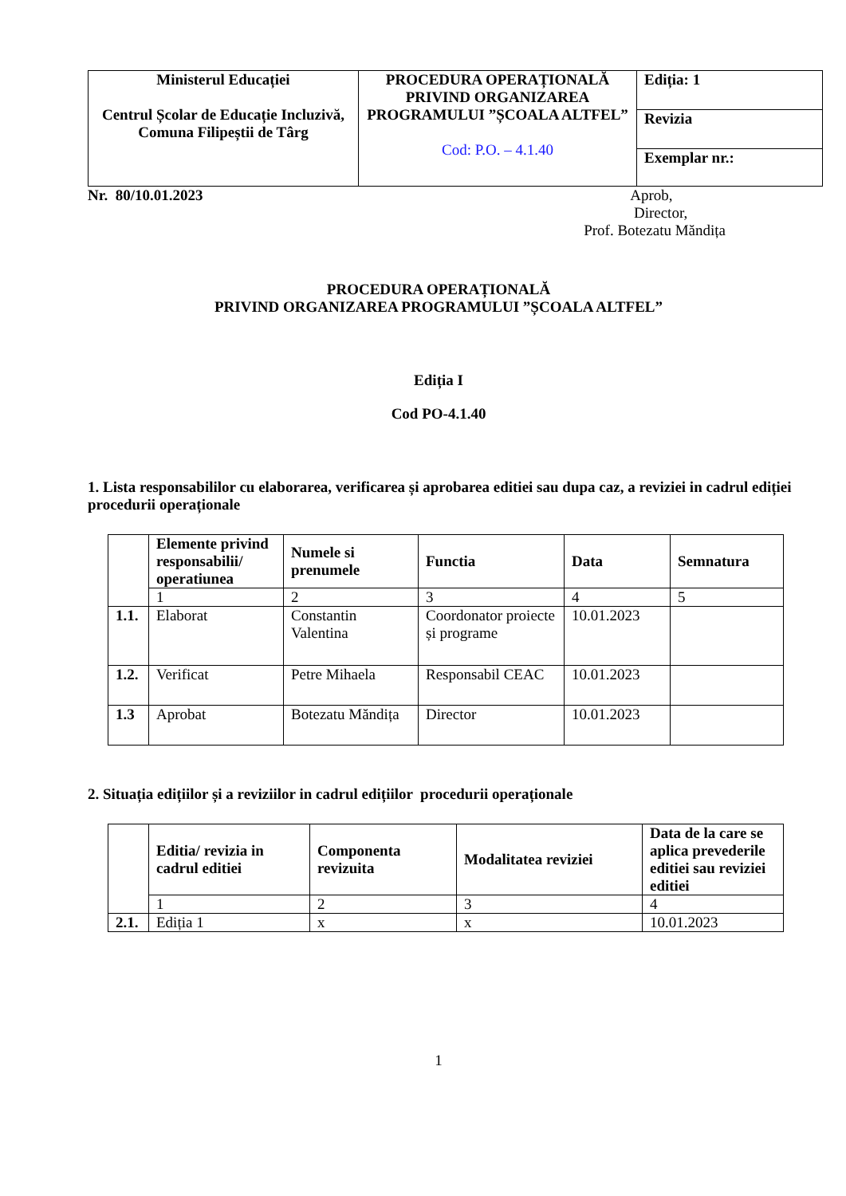| Ministerul Educației Centrul Școlar de Educație Incluzivă, Comuna Filipeștii de Târg | PROCEDURA OPERAȚIONALĂ PRIVIND ORGANIZAREA PROGRAMULUI ”ȘCOALA ALTFEL” Cod: P.O. – 4.1.40 | Ediția: 1 |
| | | Revizia |
| | | Exemplar nr.: |
Nr. 80/10.01.2023 Aprob,
Director,
Prof. Botezatu Măndița
PROCEDURA OPERAȚIONALĂ
PRIVIND ORGANIZAREA PROGRAMULUI ”ȘCOALA ALTFEL”
Ediția I
Cod PO-4.1.40
1. Lista responsabililor cu elaborarea, verificarea și aprobarea editiei sau dupa caz, a reviziei in cadrul ediției procedurii operaționale
| | Elemente privind responsabilii/ operatiunea | Numele si prenumele | Functia | Data | Semnatura |
| --- | --- | --- | --- | --- | --- |
| | 1 | 2 | 3 | 4 | 5 |
| 1.1. | Elaborat | Constantin Valentina | Coordonator proiecte și programe | 10.01.2023 | |
| 1.2. | Verificat | Petre Mihaela | Responsabil CEAC | 10.01.2023 | |
| 1.3 | Aprobat | Botezatu Măndița | Director | 10.01.2023 | |
2. Situația edițiilor și a reviziilor in cadrul edițiilor procedurii operaționale
| | Editia/ revizia in cadrul editiei | Componenta revizuita | Modalitatea reviziei | Data de la care se aplica prevederile editiei sau reviziei editiei |
| --- | --- | --- | --- | --- |
| | 1 | 2 | 3 | 4 |
| 2.1. | Ediția 1 | x | x | 10.01.2023 |
1